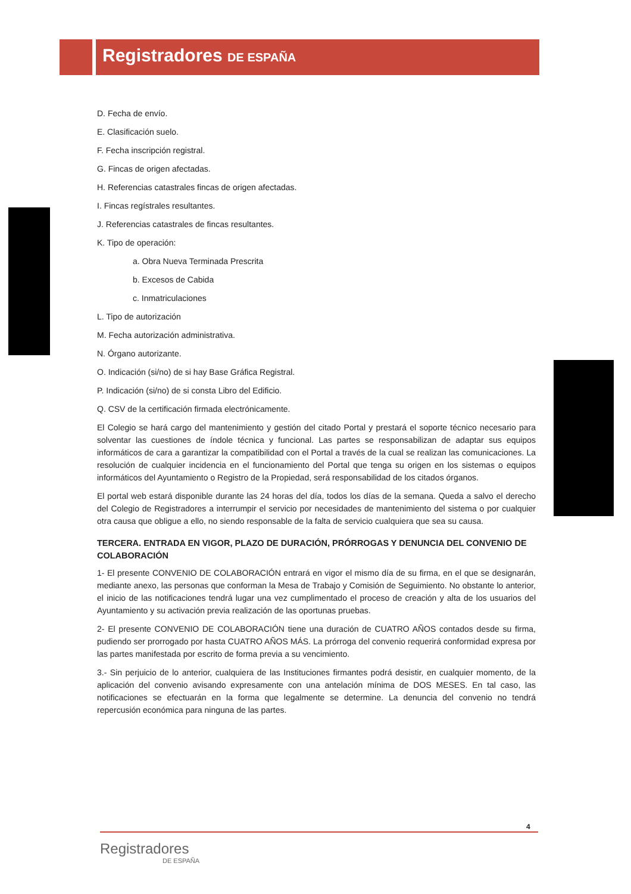Registradores DE ESPAÑA
D. Fecha de envío.
E. Clasificación suelo.
F. Fecha inscripción registral.
G. Fincas de origen afectadas.
H. Referencias catastrales fincas de origen afectadas.
I. Fincas regístrales resultantes.
J. Referencias catastrales de fincas resultantes.
K. Tipo de operación:
a. Obra Nueva Terminada Prescrita
b. Excesos de Cabida
c. Inmatriculaciones
L. Tipo de autorización
M. Fecha autorización administrativa.
N. Órgano autorizante.
O. Indicación (si/no) de si hay Base Gráfica Registral.
P. Indicación (si/no) de si consta Libro del Edificio.
Q. CSV de la certificación firmada electrónicamente.
El Colegio se hará cargo del mantenimiento y gestión del citado Portal y prestará el soporte técnico necesario para solventar las cuestiones de índole técnica y funcional. Las partes se responsabilizan de adaptar sus equipos informáticos de cara a garantizar la compatibilidad con el Portal a través de la cual se realizan las comunicaciones. La resolución de cualquier incidencia en el funcionamiento del Portal que tenga su origen en los sistemas o equipos informáticos del Ayuntamiento o Registro de la Propiedad, será responsabilidad de los citados órganos.
El portal web estará disponible durante las 24 horas del día, todos los días de la semana. Queda a salvo el derecho del Colegio de Registradores a interrumpir el servicio por necesidades de mantenimiento del sistema o por cualquier otra causa que obligue a ello, no siendo responsable de la falta de servicio cualquiera que sea su causa.
TERCERA. ENTRADA EN VIGOR, PLAZO DE DURACIÓN, PRÓRROGAS Y DENUNCIA DEL CONVENIO DE COLABORACIÓN
1- El presente CONVENIO DE COLABORACIÓN entrará en vigor el mismo día de su firma, en el que se designarán, mediante anexo, las personas que conforman la Mesa de Trabajo y Comisión de Seguimiento. No obstante lo anterior, el inicio de las notificaciones tendrá lugar una vez cumplimentado el proceso de creación y alta de los usuarios del Ayuntamiento y su activación previa realización de las oportunas pruebas.
2- El presente CONVENIO DE COLABORACIÓN tiene una duración de CUATRO AÑOS contados desde su firma, pudiendo ser prorrogado por hasta CUATRO AÑOS MÁS. La prórroga del convenio requerirá conformidad expresa por las partes manifestada por escrito de forma previa a su vencimiento.
3.- Sin perjuicio de lo anterior, cualquiera de las Instituciones firmantes podrá desistir, en cualquier momento, de la aplicación del convenio avisando expresamente con una antelación mínima de DOS MESES. En tal caso, las notificaciones se efectuarán en la forma que legalmente se determine. La denuncia del convenio no tendrá repercusión económica para ninguna de las partes.
4
Registradores
DE ESPAÑA